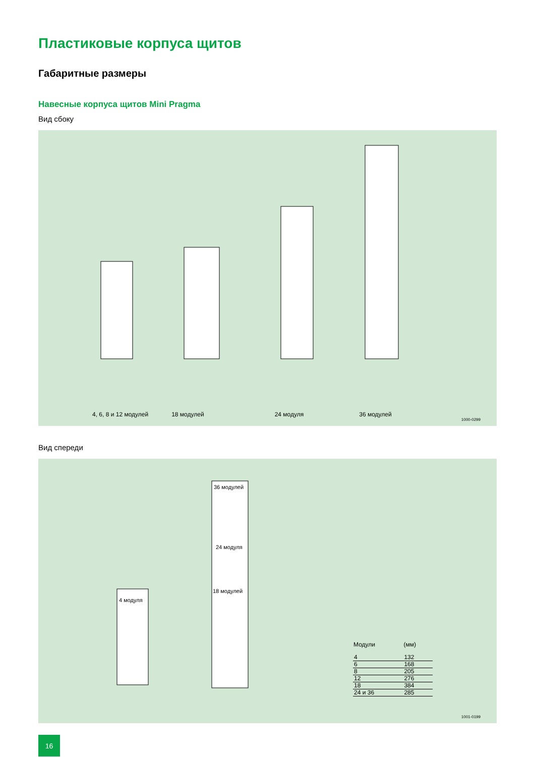Пластиковые корпуса щитов
Габаритные размеры
Навесные корпуса щитов Mini Pragma
Вид сбоку
4, 6, 8 и 12 модулей 18 модулей 24 модуля 36 модулей
1000-0299
Вид спереди
4 модуля
36 модулей
24 модуля
18 модулей
| Модули | (мм) |
| --- | --- |
| 4 | 132 |
| 6 | 168 |
| 8 | 205 |
| 12 | 276 |
| 18 | 384 |
| 24 и 36 | 285 |
1001-0199
16